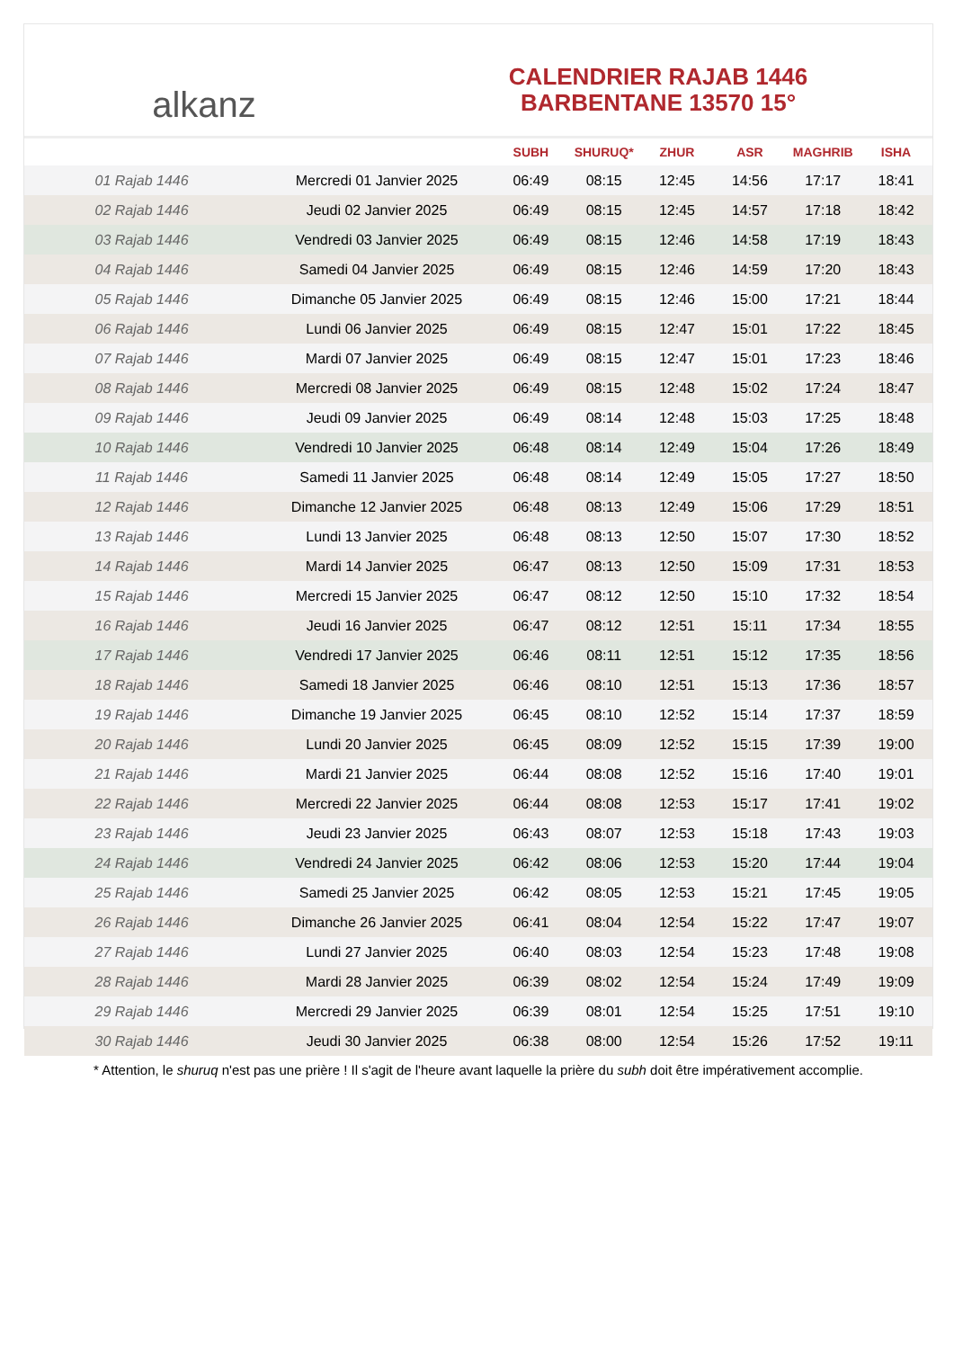alkanz
CALENDRIER RAJAB 1446
BARBENTANE 13570 15°
| | | SUBH | SHURUQ* | ZHUR | ASR | MAGHRIB | ISHA |
| --- | --- | --- | --- | --- | --- | --- | --- |
| 01 Rajab 1446 | Mercredi 01 Janvier 2025 | 06:49 | 08:15 | 12:45 | 14:56 | 17:17 | 18:41 |
| 02 Rajab 1446 | Jeudi 02 Janvier 2025 | 06:49 | 08:15 | 12:45 | 14:57 | 17:18 | 18:42 |
| 03 Rajab 1446 | Vendredi 03 Janvier 2025 | 06:49 | 08:15 | 12:46 | 14:58 | 17:19 | 18:43 |
| 04 Rajab 1446 | Samedi 04 Janvier 2025 | 06:49 | 08:15 | 12:46 | 14:59 | 17:20 | 18:43 |
| 05 Rajab 1446 | Dimanche 05 Janvier 2025 | 06:49 | 08:15 | 12:46 | 15:00 | 17:21 | 18:44 |
| 06 Rajab 1446 | Lundi 06 Janvier 2025 | 06:49 | 08:15 | 12:47 | 15:01 | 17:22 | 18:45 |
| 07 Rajab 1446 | Mardi 07 Janvier 2025 | 06:49 | 08:15 | 12:47 | 15:01 | 17:23 | 18:46 |
| 08 Rajab 1446 | Mercredi 08 Janvier 2025 | 06:49 | 08:15 | 12:48 | 15:02 | 17:24 | 18:47 |
| 09 Rajab 1446 | Jeudi 09 Janvier 2025 | 06:49 | 08:14 | 12:48 | 15:03 | 17:25 | 18:48 |
| 10 Rajab 1446 | Vendredi 10 Janvier 2025 | 06:48 | 08:14 | 12:49 | 15:04 | 17:26 | 18:49 |
| 11 Rajab 1446 | Samedi 11 Janvier 2025 | 06:48 | 08:14 | 12:49 | 15:05 | 17:27 | 18:50 |
| 12 Rajab 1446 | Dimanche 12 Janvier 2025 | 06:48 | 08:13 | 12:49 | 15:06 | 17:29 | 18:51 |
| 13 Rajab 1446 | Lundi 13 Janvier 2025 | 06:48 | 08:13 | 12:50 | 15:07 | 17:30 | 18:52 |
| 14 Rajab 1446 | Mardi 14 Janvier 2025 | 06:47 | 08:13 | 12:50 | 15:09 | 17:31 | 18:53 |
| 15 Rajab 1446 | Mercredi 15 Janvier 2025 | 06:47 | 08:12 | 12:50 | 15:10 | 17:32 | 18:54 |
| 16 Rajab 1446 | Jeudi 16 Janvier 2025 | 06:47 | 08:12 | 12:51 | 15:11 | 17:34 | 18:55 |
| 17 Rajab 1446 | Vendredi 17 Janvier 2025 | 06:46 | 08:11 | 12:51 | 15:12 | 17:35 | 18:56 |
| 18 Rajab 1446 | Samedi 18 Janvier 2025 | 06:46 | 08:10 | 12:51 | 15:13 | 17:36 | 18:57 |
| 19 Rajab 1446 | Dimanche 19 Janvier 2025 | 06:45 | 08:10 | 12:52 | 15:14 | 17:37 | 18:59 |
| 20 Rajab 1446 | Lundi 20 Janvier 2025 | 06:45 | 08:09 | 12:52 | 15:15 | 17:39 | 19:00 |
| 21 Rajab 1446 | Mardi 21 Janvier 2025 | 06:44 | 08:08 | 12:52 | 15:16 | 17:40 | 19:01 |
| 22 Rajab 1446 | Mercredi 22 Janvier 2025 | 06:44 | 08:08 | 12:53 | 15:17 | 17:41 | 19:02 |
| 23 Rajab 1446 | Jeudi 23 Janvier 2025 | 06:43 | 08:07 | 12:53 | 15:18 | 17:43 | 19:03 |
| 24 Rajab 1446 | Vendredi 24 Janvier 2025 | 06:42 | 08:06 | 12:53 | 15:20 | 17:44 | 19:04 |
| 25 Rajab 1446 | Samedi 25 Janvier 2025 | 06:42 | 08:05 | 12:53 | 15:21 | 17:45 | 19:05 |
| 26 Rajab 1446 | Dimanche 26 Janvier 2025 | 06:41 | 08:04 | 12:54 | 15:22 | 17:47 | 19:07 |
| 27 Rajab 1446 | Lundi 27 Janvier 2025 | 06:40 | 08:03 | 12:54 | 15:23 | 17:48 | 19:08 |
| 28 Rajab 1446 | Mardi 28 Janvier 2025 | 06:39 | 08:02 | 12:54 | 15:24 | 17:49 | 19:09 |
| 29 Rajab 1446 | Mercredi 29 Janvier 2025 | 06:39 | 08:01 | 12:54 | 15:25 | 17:51 | 19:10 |
| 30 Rajab 1446 | Jeudi 30 Janvier 2025 | 06:38 | 08:00 | 12:54 | 15:26 | 17:52 | 19:11 |
* Attention, le shuruq n'est pas une prière ! Il s'agit de l'heure avant laquelle la prière du subh doit être impérativement accomplie.